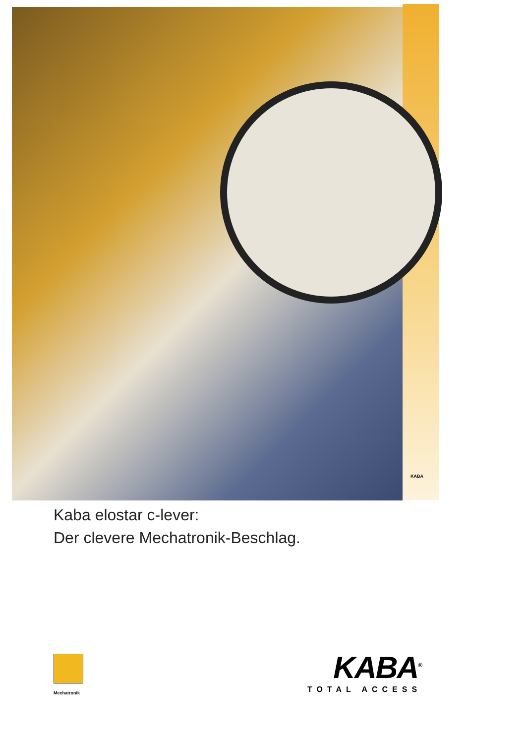KABA
Kaba elostar c-lever:
Der clevere Mechatronik-Beschlag.
Mechatronik
KABA<sup>®</sup>
TOTAL ACCESS